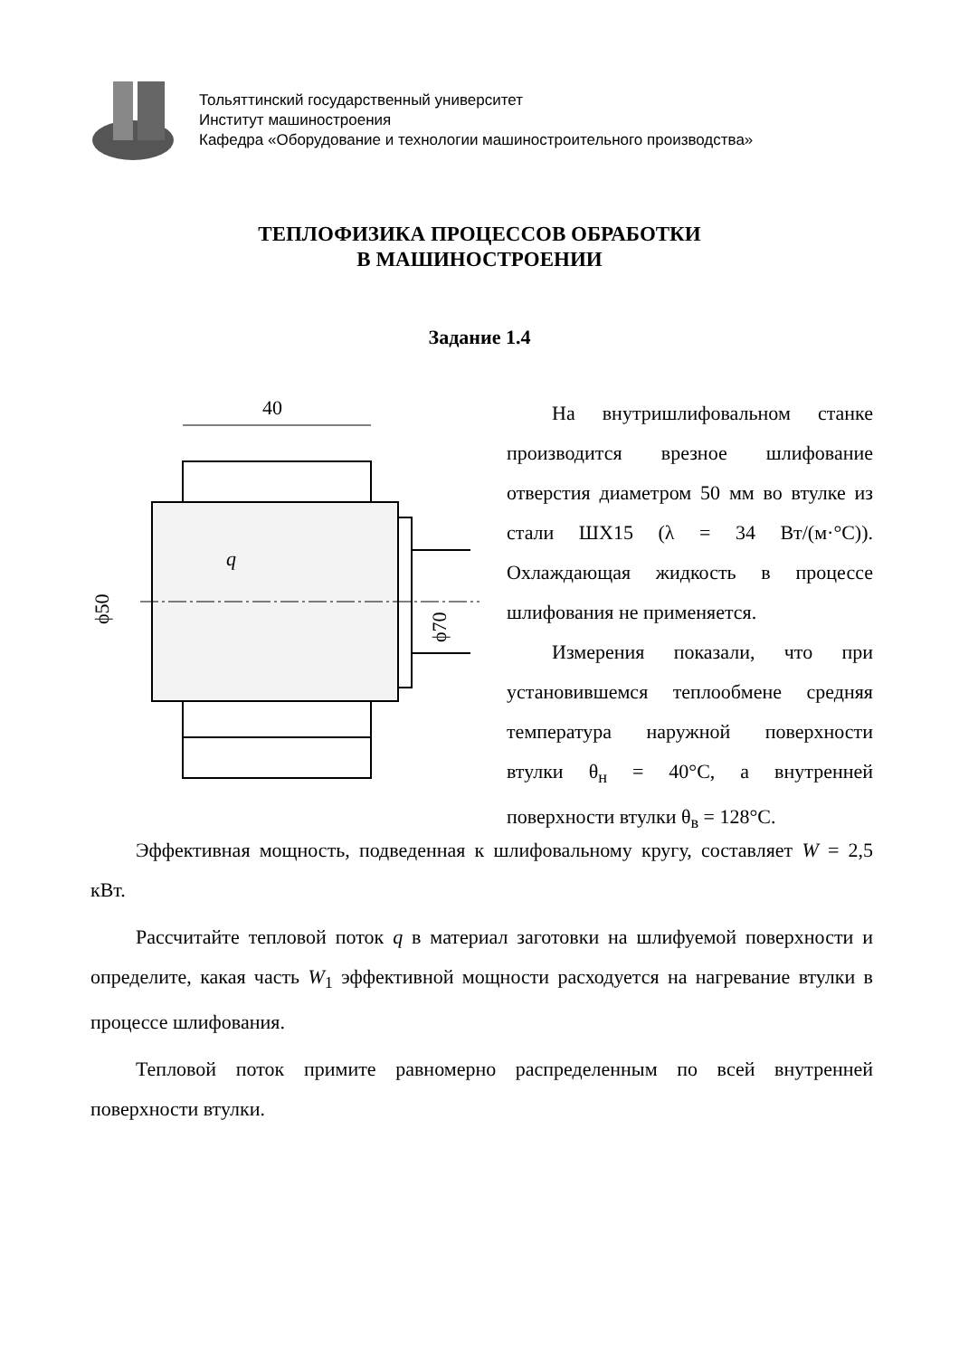Тольяттинский государственный университет
Институт машиностроения
Кафедра «Оборудование и технологии машиностроительного производства»
ТЕПЛОФИЗИКА ПРОЦЕССОВ ОБРАБОТКИ
В МАШИНОСТРОЕНИИ
Задание 1.4
40
q
ϕ50
ϕ70
На внутришлифовальном станке производится врезное шлифование отверстия диаметром 50 мм во втулке из стали ШХ15 (λ = 34 Вт/(м·°С)). Охлаждающая жидкость в процессе шлифования не применяется.
Измерения показали, что при установившемся теплообмене средняя температура наружной поверхности втулки θ<sub>н</sub> = 40°С, а внутренней поверхности втулки θ<sub>в</sub> = 128°С.
Эффективная мощность, подведенная к шлифовальному кругу, составляет W = 2,5 кВт.
Рассчитайте тепловой поток q в материал заготовки на шлифуемой поверхности и определите, какая часть W<sub>1</sub> эффективной мощности расходуется на нагревание втулки в процессе шлифования.
Тепловой поток примите равномерно распределенным по всей внутренней поверхности втулки.